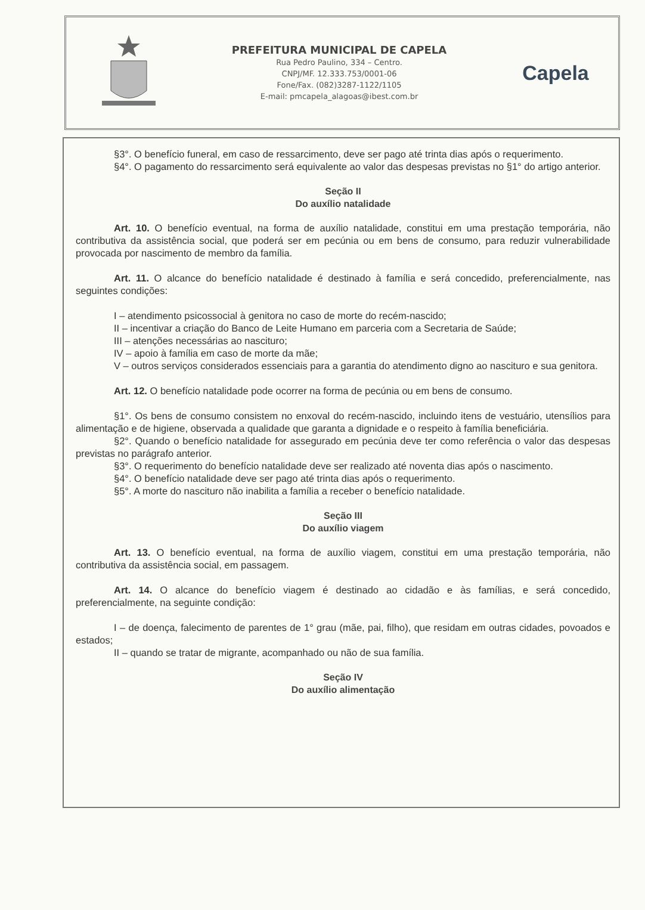PREFEITURA MUNICIPAL DE CAPELA
Rua Pedro Paulino, 334 – Centro.
CNPJ/MF. 12.333.753/0001-06
Fone/Fax. (082)3287-1122/1105
E-mail: pmcapela_alagoas@ibest.com.br
Capela
§3°. O benefício funeral, em caso de ressarcimento, deve ser pago até trinta dias após o requerimento.
§4°. O pagamento do ressarcimento será equivalente ao valor das despesas previstas no §1° do artigo anterior.
Seção II
Do auxílio natalidade
Art. 10. O benefício eventual, na forma de auxílio natalidade, constitui em uma prestação temporária, não contributiva da assistência social, que poderá ser em pecúnia ou em bens de consumo, para reduzir vulnerabilidade provocada por nascimento de membro da família.
Art. 11. O alcance do benefício natalidade é destinado à família e será concedido, preferencialmente, nas seguintes condições:
I – atendimento psicossocial à genitora no caso de morte do recém-nascido;
II – incentivar a criação do Banco de Leite Humano em parceria com a Secretaria de Saúde;
III – atenções necessárias ao nascituro;
IV – apoio à família em caso de morte da mãe;
V – outros serviços considerados essenciais para a garantia do atendimento digno ao nascituro e sua genitora.
Art. 12. O benefício natalidade pode ocorrer na forma de pecúnia ou em bens de consumo.
§1°. Os bens de consumo consistem no enxoval do recém-nascido, incluindo itens de vestuário, utensílios para alimentação e de higiene, observada a qualidade que garanta a dignidade e o respeito à família beneficiária.
§2°. Quando o benefício natalidade for assegurado em pecúnia deve ter como referência o valor das despesas previstas no parágrafo anterior.
§3°. O requerimento do benefício natalidade deve ser realizado até noventa dias após o nascimento.
§4°. O benefício natalidade deve ser pago até trinta dias após o requerimento.
§5°. A morte do nascituro não inabilita a família a receber o benefício natalidade.
Seção III
Do auxílio viagem
Art. 13. O benefício eventual, na forma de auxílio viagem, constitui em uma prestação temporária, não contributiva da assistência social, em passagem.
Art. 14. O alcance do benefício viagem é destinado ao cidadão e às famílias, e será concedido, preferencialmente, na seguinte condição:
I – de doença, falecimento de parentes de 1° grau (mãe, pai, filho), que residam em outras cidades, povoados e estados;
II – quando se tratar de migrante, acompanhado ou não de sua família.
Seção IV
Do auxílio alimentação